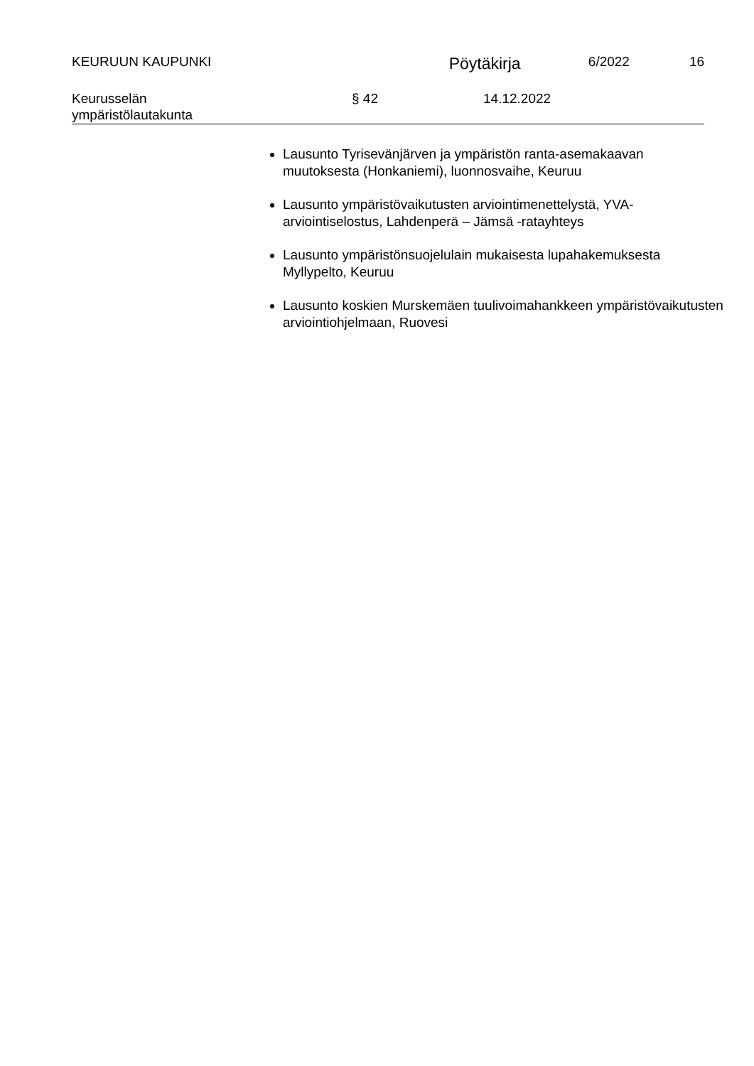KEURUUN KAUPUNKI
Pöytäkirja
6/2022 16
Keurusselän
ympäristölautakunta
§ 42 14.12.2022
Lausunto Tyrisevänjärven ja ympäristön ranta-asemakaavan muutoksesta (Honkaniemi), luonnosvaihe, Keuruu
Lausunto ympäristövaikutusten arviointimenettelystä, YVA-arviointiselostus, Lahdenperä – Jämsä -ratayhteys
Lausunto ympäristönsuojelulain mukaisesta lupahakemuksesta Myllypelto, Keuruu
Lausunto koskien Murskemäen tuulivoimahankkeen ympäristövaikutusten arviointiohjelmaan, Ruovesi